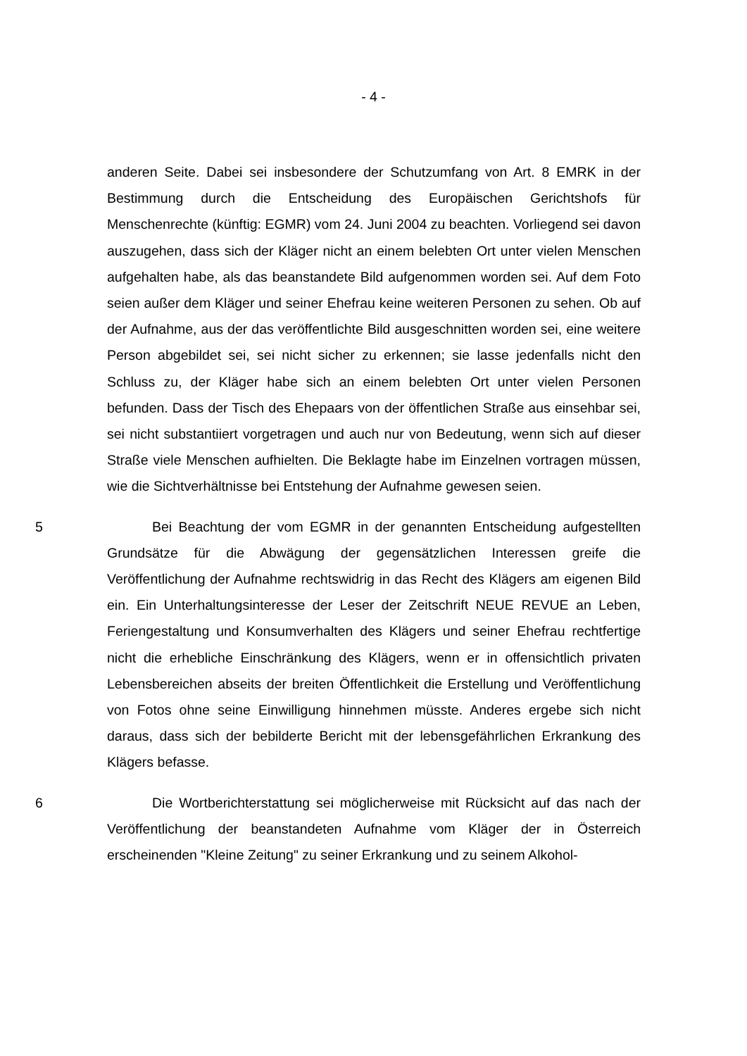- 4 -
anderen Seite. Dabei sei insbesondere der Schutzumfang von Art. 8 EMRK in der Bestimmung durch die Entscheidung des Europäischen Gerichtshofs für Menschenrechte (künftig: EGMR) vom 24. Juni 2004 zu beachten. Vorliegend sei davon auszugehen, dass sich der Kläger nicht an einem belebten Ort unter vielen Menschen aufgehalten habe, als das beanstandete Bild aufgenommen worden sei. Auf dem Foto seien außer dem Kläger und seiner Ehefrau keine weiteren Personen zu sehen. Ob auf der Aufnahme, aus der das veröffentlichte Bild ausgeschnitten worden sei, eine weitere Person abgebildet sei, sei nicht sicher zu erkennen; sie lasse jedenfalls nicht den Schluss zu, der Kläger habe sich an einem belebten Ort unter vielen Personen befunden. Dass der Tisch des Ehepaars von der öffentlichen Straße aus einsehbar sei, sei nicht substantiiert vorgetragen und auch nur von Bedeutung, wenn sich auf dieser Straße viele Menschen aufhielten. Die Beklagte habe im Einzelnen vortragen müssen, wie die Sichtverhältnisse bei Entstehung der Aufnahme gewesen seien.
5
Bei Beachtung der vom EGMR in der genannten Entscheidung aufgestellten Grundsätze für die Abwägung der gegensätzlichen Interessen greife die Veröffentlichung der Aufnahme rechtswidrig in das Recht des Klägers am eigenen Bild ein. Ein Unterhaltungsinteresse der Leser der Zeitschrift NEUE REVUE an Leben, Feriengestaltung und Konsumverhalten des Klägers und seiner Ehefrau rechtfertige nicht die erhebliche Einschränkung des Klägers, wenn er in offensichtlich privaten Lebensbereichen abseits der breiten Öffentlichkeit die Erstellung und Veröffentlichung von Fotos ohne seine Einwilligung hinnehmen müsste. Anderes ergebe sich nicht daraus, dass sich der bebilderte Bericht mit der lebensgefährlichen Erkrankung des Klägers befasse.
6
Die Wortberichterstattung sei möglicherweise mit Rücksicht auf das nach der Veröffentlichung der beanstandeten Aufnahme vom Kläger der in Österreich erscheinenden "Kleine Zeitung" zu seiner Erkrankung und zu seinem Alkohol-